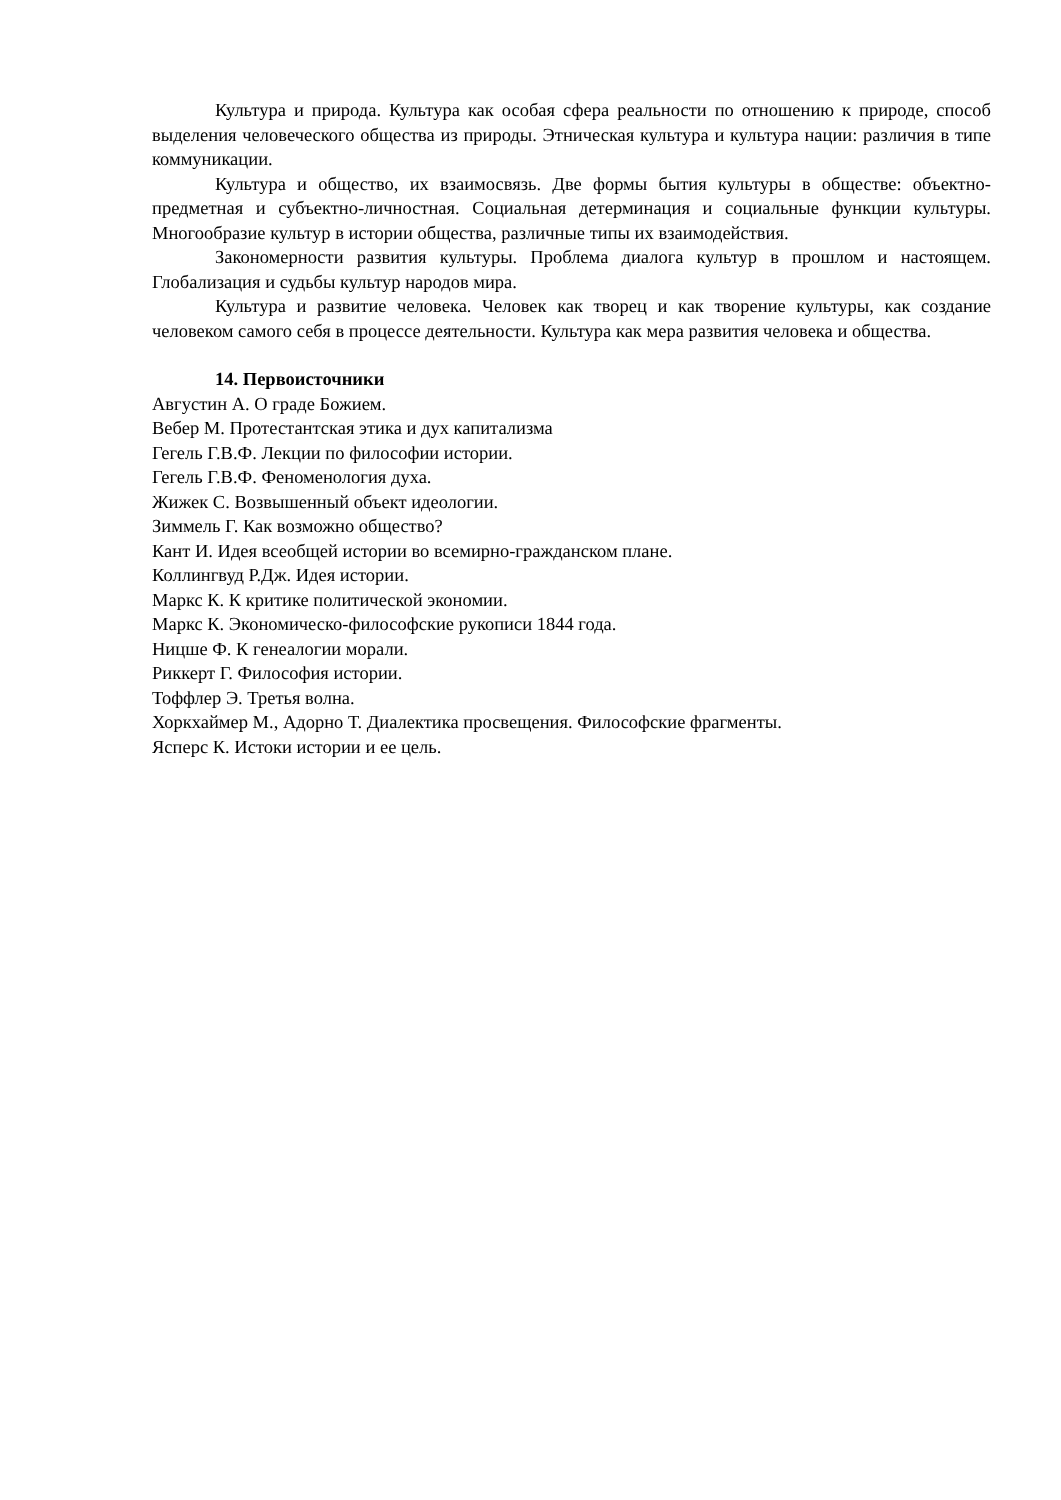Культура и природа. Культура как особая сфера реальности по отношению к природе, способ выделения человеческого общества из природы. Этническая культура и культура нации: различия в типе коммуникации.
Культура и общество, их взаимосвязь. Две формы бытия культуры в обществе: объектно-предметная и субъектно-личностная. Социальная детерминация и социальные функции культуры. Многообразие культур в истории общества, различные типы их взаимодействия.
Закономерности развития культуры. Проблема диалога культур в прошлом и настоящем. Глобализация и судьбы культур народов мира.
Культура и развитие человека. Человек как творец и как творение культуры, как создание человеком самого себя в процессе деятельности. Культура как мера развития человека и общества.
14. Первоисточники
Августин А. О граде Божием.
Вебер М. Протестантская этика и дух капитализма
Гегель Г.В.Ф. Лекции по философии истории.
Гегель Г.В.Ф. Феноменология духа.
Жижек С. Возвышенный объект идеологии.
Зиммель Г. Как возможно общество?
Кант И. Идея всеобщей истории во всемирно-гражданском плане.
Коллингвуд Р.Дж. Идея истории.
Маркс К. К критике политической экономии.
Маркс К. Экономическо-философские рукописи 1844 года.
Ницше Ф. К генеалогии морали.
Риккерт Г. Философия истории.
Тоффлер Э. Третья волна.
Хоркхаймер М., Адорно Т. Диалектика просвещения. Философские фрагменты.
Ясперс К. Истоки истории и ее цель.